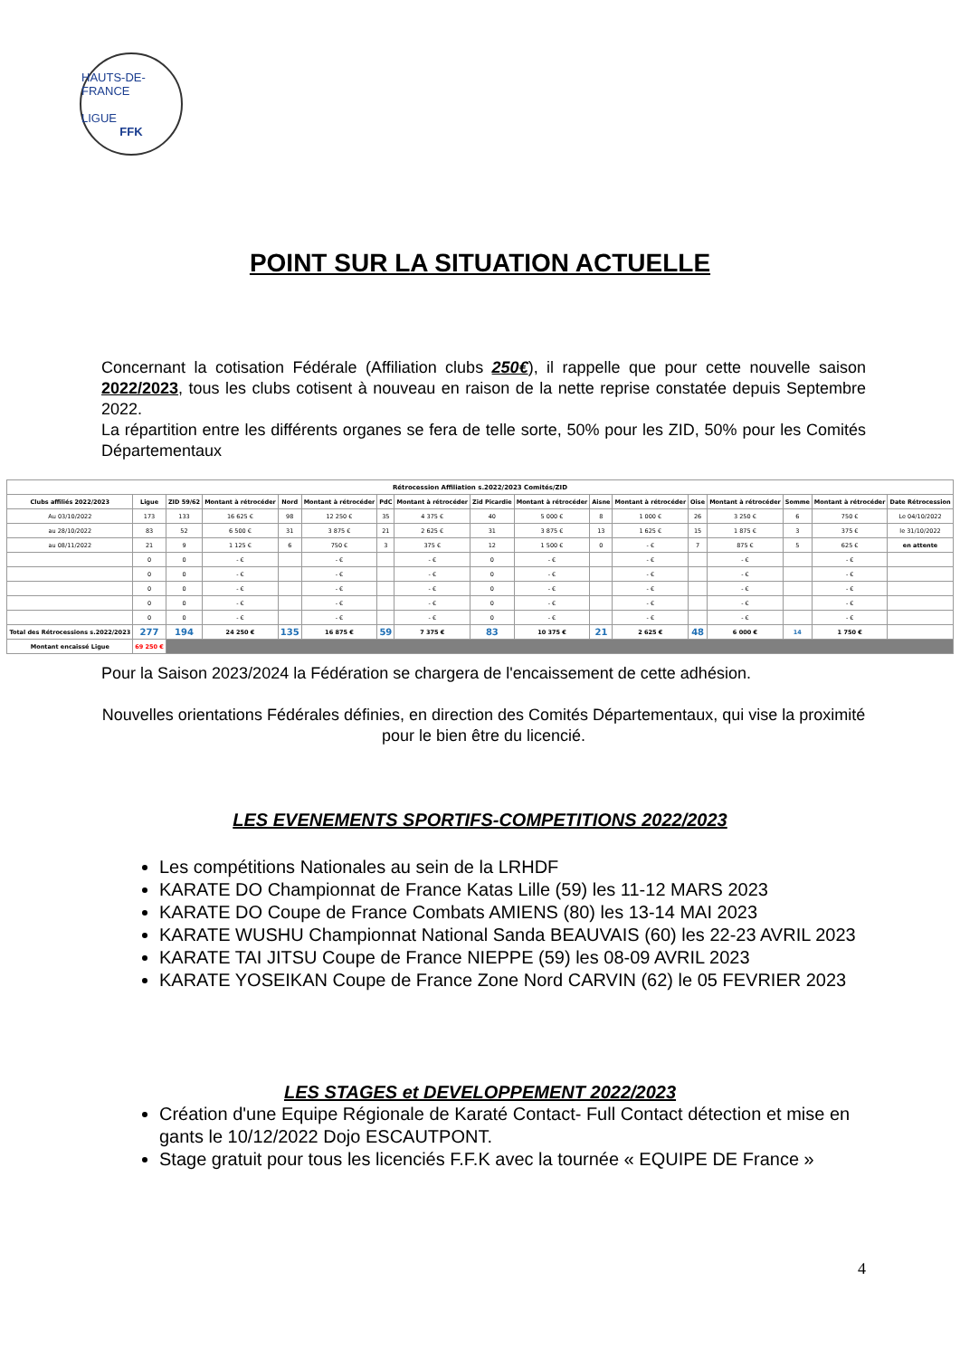HAUTS-DE-FRANCE
LIGUE
FFK
POINT SUR LA SITUATION ACTUELLE
Concernant la cotisation Fédérale (Affiliation clubs 250€), il rappelle que pour cette nouvelle saison 2022/2023, tous les clubs cotisent à nouveau en raison de la nette reprise constatée depuis Septembre 2022.
La répartition entre les différents organes se fera de telle sorte, 50% pour les ZID, 50% pour les Comités Départementaux
| Rétrocession Affiliation s.2022/2023 Comités/ZID | | | | | | | | | | | | | | | | |
| --- | --- | --- | --- | --- | --- | --- | --- | --- | --- | --- | --- | --- | --- | --- | --- | --- |
| Clubs affiliés 2022/2023 | Ligue | ZID 59/62 | Montant à rétrocéder | Nord | Montant à rétrocéder | PdC | Montant à rétrocéder | Zid Picardie | Montant à rétrocéder | Aisne | Montant à rétrocéder | Oise | Montant à rétrocéder | Somme | Montant à rétrocéder | Date Rétrocession |
| Au 03/10/2022 | 173 | 133 | 16 625 € | 98 | 12 250 € | 35 | 4 375 € | 40 | 5 000 € | 8 | 1 000 € | 26 | 3 250 € | 6 | 750 € | Le 04/10/2022 |
| au 28/10/2022 | 83 | 52 | 6 500 € | 31 | 3 875 € | 21 | 2 625 € | 31 | 3 875 € | 13 | 1 625 € | 15 | 1 875 € | 3 | 375 € | le 31/10/2022 |
| au 08/11/2022 | 21 | 9 | 1 125 € | 6 | 750 € | 3 | 375 € | 12 | 1 500 € | 0 | - € | 7 | 875 € | 5 | 625 € | en attente |
| | 0 | 0 | - € | | - € | | - € | 0 | - € | | - € | | - € | | - € | |
| | 0 | 0 | - € | | - € | | - € | 0 | - € | | - € | | - € | | - € | |
| | 0 | 0 | - € | | - € | | - € | 0 | - € | | - € | | - € | | - € | |
| | 0 | 0 | - € | | - € | | - € | 0 | - € | | - € | | - € | | - € | |
| | 0 | 0 | - € | | - € | | - € | 0 | - € | | - € | | - € | | - € | |
| Total des Rétrocessions s.2022/2023 | 277 | 194 | 24 250 € | 135 | 16 875 € | 59 | 7 375 € | 83 | 10 375 € | 21 | 2 625 € | 48 | 6 000 € | 14 | 1 750 € | |
| Montant encaissé Ligue | 69 250 € | | | | | | | | | | | | | | | |
Pour la Saison 2023/2024 la Fédération se chargera de l'encaissement de cette adhésion.
Nouvelles orientations Fédérales définies, en direction des Comités Départementaux, qui vise la proximité pour le bien être du licencié.
LES EVENEMENTS SPORTIFS-COMPETITIONS 2022/2023
Les compétitions Nationales au sein de la LRHDF
KARATE DO Championnat de France Katas Lille (59) les 11-12 MARS 2023
KARATE DO Coupe de France Combats AMIENS (80) les 13-14 MAI 2023
KARATE WUSHU Championnat National Sanda BEAUVAIS (60) les 22-23 AVRIL 2023
KARATE TAI JITSU Coupe de France NIEPPE (59) les 08-09 AVRIL 2023
KARATE YOSEIKAN Coupe de France Zone Nord CARVIN (62) le 05 FEVRIER 2023
LES STAGES et DEVELOPPEMENT 2022/2023
Création d'une Equipe Régionale de Karaté Contact- Full Contact détection et mise en gants le 10/12/2022 Dojo ESCAUTPONT.
Stage gratuit pour tous les licenciés F.F.K avec la tournée « EQUIPE DE France »
4